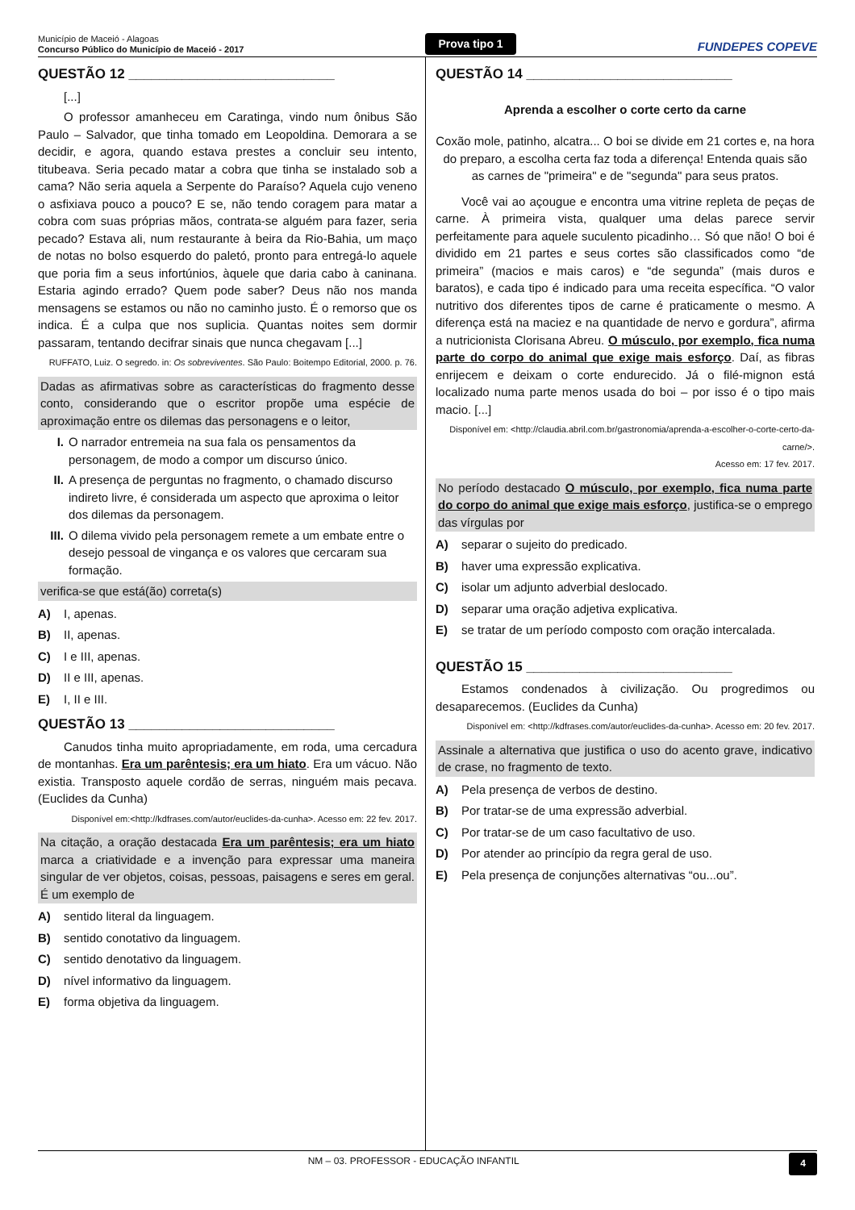Município de Maceió - Alagoas
Concurso Público do Município de Maceió - 2017
Prova tipo 1
FUNDEPES COPEVE
QUESTÃO 12 ___________________________
[...]
O professor amanheceu em Caratinga, vindo num ônibus São Paulo – Salvador, que tinha tomado em Leopoldina. Demorara a se decidir, e agora, quando estava prestes a concluir seu intento, titubeava. Seria pecado matar a cobra que tinha se instalado sob a cama? Não seria aquela a Serpente do Paraíso? Aquela cujo veneno o asfixiava pouco a pouco? E se, não tendo coragem para matar a cobra com suas próprias mãos, contrata-se alguém para fazer, seria pecado? Estava ali, num restaurante à beira da Rio-Bahia, um maço de notas no bolso esquerdo do paletó, pronto para entregá-lo aquele que poria fim a seus infortúnios, àquele que daria cabo à caninana. Estaria agindo errado? Quem pode saber? Deus não nos manda mensagens se estamos ou não no caminho justo. É o remorso que os indica. É a culpa que nos suplicia. Quantas noites sem dormir passaram, tentando decifrar sinais que nunca chegavam [...]
RUFFATO, Luiz. O segredo. in: Os sobreviventes. São Paulo: Boitempo Editorial, 2000. p. 76.
Dadas as afirmativas sobre as características do fragmento desse conto, considerando que o escritor propõe uma espécie de aproximação entre os dilemas das personagens e o leitor,
I. O narrador entremeia na sua fala os pensamentos da personagem, de modo a compor um discurso único.
II. A presença de perguntas no fragmento, o chamado discurso indireto livre, é considerada um aspecto que aproxima o leitor dos dilemas da personagem.
III. O dilema vivido pela personagem remete a um embate entre o desejo pessoal de vingança e os valores que cercaram sua formação.
verifica-se que está(ão) correta(s)
A) I, apenas.
B) II, apenas.
C) I e III, apenas.
D) II e III, apenas.
E) I, II e III.
QUESTÃO 13 ___________________________
Canudos tinha muito apropriadamente, em roda, uma cercadura de montanhas. Era um parêntesis; era um hiato. Era um vácuo. Não existia. Transposto aquele cordão de serras, ninguém mais pecava. (Euclides da Cunha)
Disponível em:<http://kdfrases.com/autor/euclides-da-cunha>. Acesso em: 22 fev. 2017.
Na citação, a oração destacada Era um parêntesis; era um hiato marca a criatividade e a invenção para expressar uma maneira singular de ver objetos, coisas, pessoas, paisagens e seres em geral. É um exemplo de
A) sentido literal da linguagem.
B) sentido conotativo da linguagem.
C) sentido denotativo da linguagem.
D) nível informativo da linguagem.
E) forma objetiva da linguagem.
QUESTÃO 14 ___________________________
Aprenda a escolher o corte certo da carne
Coxão mole, patinho, alcatra... O boi se divide em 21 cortes e, na hora do preparo, a escolha certa faz toda a diferença! Entenda quais são as carnes de "primeira" e de "segunda" para seus pratos.
Você vai ao açougue e encontra uma vitrine repleta de peças de carne. À primeira vista, qualquer uma delas parece servir perfeitamente para aquele suculento picadinho… Só que não! O boi é dividido em 21 partes e seus cortes são classificados como “de primeira” (macios e mais caros) e “de segunda” (mais duros e baratos), e cada tipo é indicado para uma receita específica. “O valor nutritivo dos diferentes tipos de carne é praticamente o mesmo. A diferença está na maciez e na quantidade de nervo e gordura”, afirma a nutricionista Clorisana Abreu. O músculo, por exemplo, fica numa parte do corpo do animal que exige mais esforço. Daí, as fibras enrijecem e deixam o corte endurecido. Já o filé-mignon está localizado numa parte menos usada do boi – por isso é o tipo mais macio. [...]
Disponível em: <http://claudia.abril.com.br/gastronomia/aprenda-a-escolher-o-corte-certo-da-carne/>.
Acesso em: 17 fev. 2017.
No período destacado O músculo, por exemplo, fica numa parte do corpo do animal que exige mais esforço, justifica-se o emprego das vírgulas por
A) separar o sujeito do predicado.
B) haver uma expressão explicativa.
C) isolar um adjunto adverbial deslocado.
D) separar uma oração adjetiva explicativa.
E) se tratar de um período composto com oração intercalada.
QUESTÃO 15 ___________________________
Estamos condenados à civilização. Ou progredimos ou desaparecemos. (Euclides da Cunha)
Disponível em: <http://kdfrases.com/autor/euclides-da-cunha>. Acesso em: 20 fev. 2017.
Assinale a alternativa que justifica o uso do acento grave, indicativo de crase, no fragmento de texto.
A) Pela presença de verbos de destino.
B) Por tratar-se de uma expressão adverbial.
C) Por tratar-se de um caso facultativo de uso.
D) Por atender ao princípio da regra geral de uso.
E) Pela presença de conjunções alternativas “ou...ou”.
NM – 03. PROFESSOR - EDUCAÇÃO INFANTIL 4